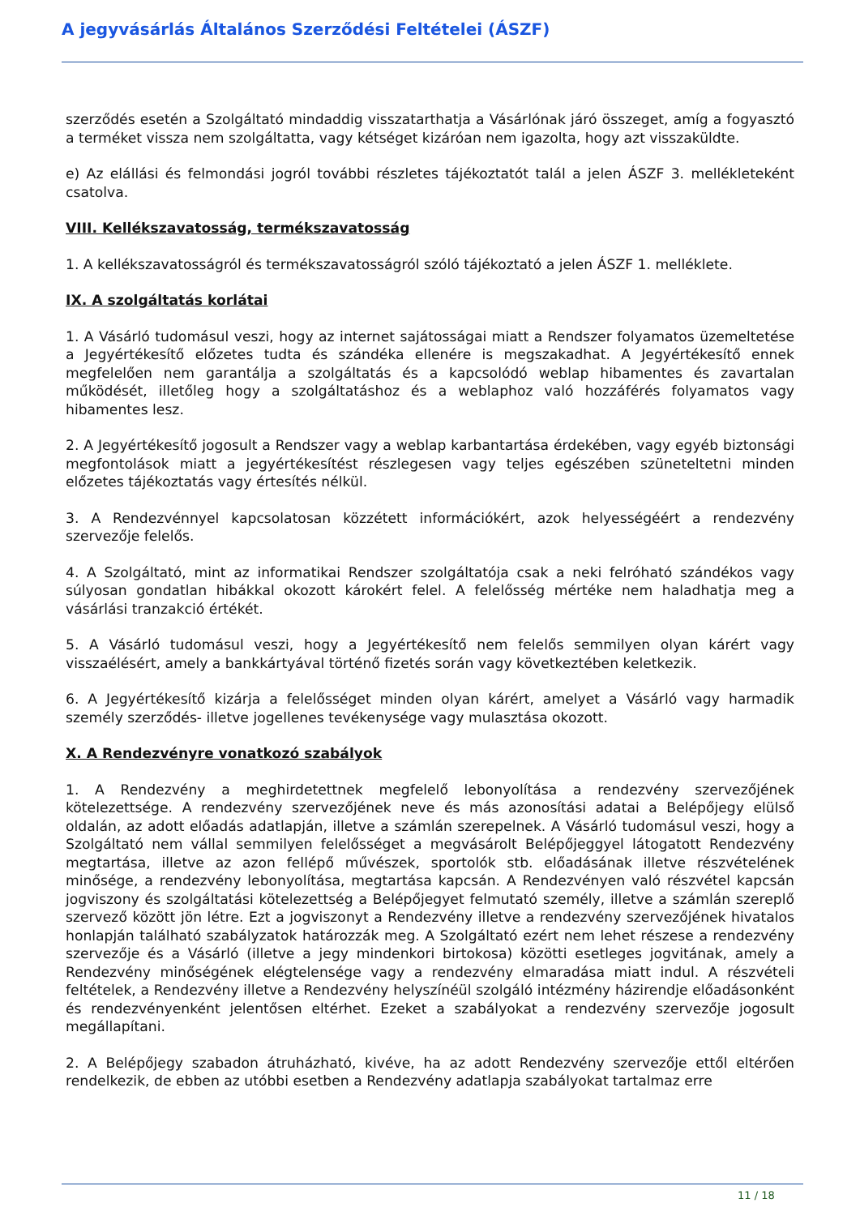A jegyvásárlás Általános Szerződési Feltételei (ÁSZF)
szerződés esetén a Szolgáltató mindaddig visszatarthatja a Vásárlónak járó összeget, amíg a fogyasztó a terméket vissza nem szolgáltatta, vagy kétséget kizáróan nem igazolta, hogy azt visszaküldte.
e) Az elállási és felmondási jogról további részletes tájékoztatót talál a jelen ÁSZF 3. mellékleteként csatolva.
VIII. Kellékszavatosság, termékszavatosság
1. A kellékszavatosságról és termékszavatosságról szóló tájékoztató a jelen ÁSZF 1. melléklete.
IX. A szolgáltatás korlátai
1. A Vásárló tudomásul veszi, hogy az internet sajátosságai miatt a Rendszer folyamatos üzemeltetése a Jegyértékesítő előzetes tudta és szándéka ellenére is megszakadhat. A Jegyértékesítő ennek megfelelően nem garantálja a szolgáltatás és a kapcsolódó weblap hibamentes és zavartalan működését, illetőleg hogy a szolgáltatáshoz és a weblaphoz való hozzáférés folyamatos vagy hibamentes lesz.
2. A Jegyértékesítő jogosult a Rendszer vagy a weblap karbantartása érdekében, vagy egyéb biztonsági megfontolások miatt a jegyértékesítést részlegesen vagy teljes egészében szüneteltetni minden előzetes tájékoztatás vagy értesítés nélkül.
3. A Rendezvénnyel kapcsolatosan közzétett információkért, azok helyességéért a rendezvény szervezője felelős.
4. A Szolgáltató, mint az informatikai Rendszer szolgáltatója csak a neki felróható szándékos vagy súlyosan gondatlan hibákkal okozott károkért felel. A felelősség mértéke nem haladhatja meg a vásárlási tranzakció értékét.
5. A Vásárló tudomásul veszi, hogy a Jegyértékesítő nem felelős semmilyen olyan kárért vagy visszaélésért, amely a bankkártyával történő fizetés során vagy következtében keletkezik.
6. A Jegyértékesítő kizárja a felelősséget minden olyan kárért, amelyet a Vásárló vagy harmadik személy szerződés- illetve jogellenes tevékenysége vagy mulasztása okozott.
X. A Rendezvényre vonatkozó szabályok
1. A Rendezvény a meghirdetettnek megfelelő lebonyolítása a rendezvény szervezőjének kötelezettsége. A rendezvény szervezőjének neve és más azonosítási adatai a Belépőjegy elülső oldalán, az adott előadás adatlapján, illetve a számlán szerepelnek. A Vásárló tudomásul veszi, hogy a Szolgáltató nem vállal semmilyen felelősséget a megvásárolt Belépőjeggyel látogatott Rendezvény megtartása, illetve az azon fellépő művészek, sportolók stb. előadásának illetve részvételének minősége, a rendezvény lebonyolítása, megtartása kapcsán. A Rendezvényen való részvétel kapcsán jogviszony és szolgáltatási kötelezettség a Belépőjegyet felmutató személy, illetve a számlán szereplő szervező között jön létre. Ezt a jogviszonyt a Rendezvény illetve a rendezvény szervezőjének hivatalos honlapján található szabályzatok határozzák meg. A Szolgáltató ezért nem lehet részese a rendezvény szervezője és a Vásárló (illetve a jegy mindenkori birtokosa) közötti esetleges jogvitának, amely a Rendezvény minőségének elégtelensége vagy a rendezvény elmaradása miatt indul. A részvételi feltételek, a Rendezvény illetve a Rendezvény helyszínéül szolgáló intézmény házirendje előadásonként és rendezvényenként jelentősen eltérhet. Ezeket a szabályokat a rendezvény szervezője jogosult megállapítani.
2. A Belépőjegy szabadon átruházható, kivéve, ha az adott Rendezvény szervezője ettől eltérően rendelkezik, de ebben az utóbbi esetben a Rendezvény adatlapja szabályokat tartalmaz erre
11 / 18